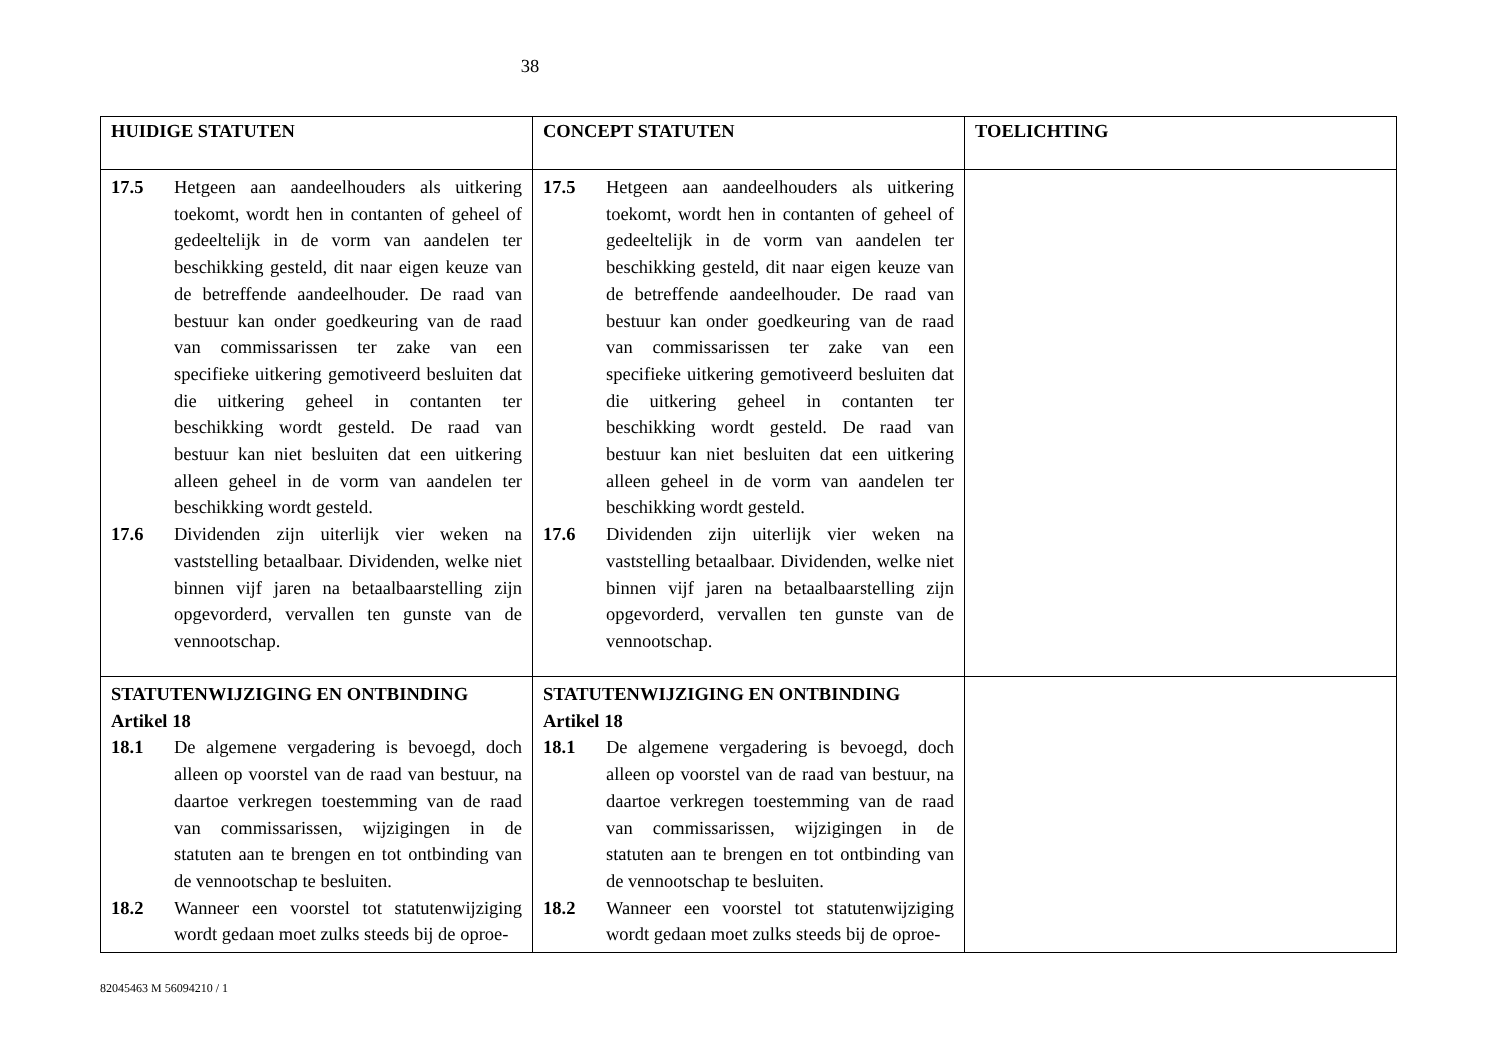38
| HUIDIGE STATUTEN | CONCEPT STATUTEN | TOELICHTING |
| --- | --- | --- |
| 17.5 Hetgeen aan aandeelhouders als uitkering toekomt, wordt hen in contanten of geheel of gedeeltelijk in de vorm van aandelen ter beschikking gesteld, dit naar eigen keuze van de betreffende aandeelhouder. De raad van bestuur kan onder goedkeuring van de raad van commissarissen ter zake van een specifieke uitkering gemotiveerd besluiten dat die uitkering geheel in contanten ter beschikking wordt gesteld. De raad van bestuur kan niet besluiten dat een uitkering alleen geheel in de vorm van aandelen ter beschikking wordt gesteld. 17.6 Dividenden zijn uiterlijk vier weken na vaststelling betaalbaar. Dividenden, welke niet binnen vijf jaren na betaalbaarstelling zijn opgevorderd, vervallen ten gunste van de vennootschap. | 17.5 Hetgeen aan aandeelhouders als uitkering toekomt, wordt hen in contanten of geheel of gedeeltelijk in de vorm van aandelen ter beschikking gesteld, dit naar eigen keuze van de betreffende aandeelhouder. De raad van bestuur kan onder goedkeuring van de raad van commissarissen ter zake van een specifieke uitkering gemotiveerd besluiten dat die uitkering geheel in contanten ter beschikking wordt gesteld. De raad van bestuur kan niet besluiten dat een uitkering alleen geheel in de vorm van aandelen ter beschikking wordt gesteld. 17.6 Dividenden zijn uiterlijk vier weken na vaststelling betaalbaar. Dividenden, welke niet binnen vijf jaren na betaalbaarstelling zijn opgevorderd, vervallen ten gunste van de vennootschap. | |
| STATUTENWIJZIGING EN ONTBINDING Artikel 18 18.1 De algemene vergadering is bevoegd, doch alleen op voorstel van de raad van bestuur, na daartoe verkregen toestemming van de raad van commissarissen, wijzigingen in de statuten aan te brengen en tot ontbinding van de vennootschap te besluiten. 18.2 Wanneer een voorstel tot statutenwijziging wordt gedaan moet zulks steeds bij de oproe- | STATUTENWIJZIGING EN ONTBINDING Artikel 18 18.1 De algemene vergadering is bevoegd, doch alleen op voorstel van de raad van bestuur, na daartoe verkregen toestemming van de raad van commissarissen, wijzigingen in de statuten aan te brengen en tot ontbinding van de vennootschap te besluiten. 18.2 Wanneer een voorstel tot statutenwijziging wordt gedaan moet zulks steeds bij de oproe- | |
82045463 M 56094210 / 1